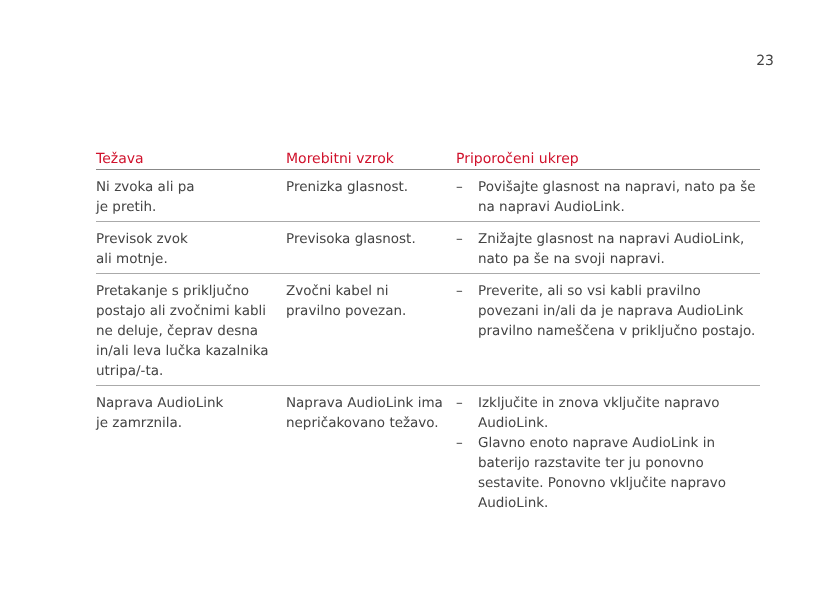23
| Težava | Morebitni vzrok | Priporočeni ukrep |
| --- | --- | --- |
| Ni zvoka ali pa je pretih. | Prenizka glasnost. | – Povišajte glasnost na napravi, nato pa še na napravi AudioLink. |
| Previsok zvok ali motnje. | Previsoka glasnost. | – Znižajte glasnost na napravi AudioLink, nato pa še na svoji napravi. |
| Pretakanje s priključno postajo ali zvočnimi kabli ne deluje, čeprav desna in/ali leva lučka kazalnika utripa/-ta. | Zvočni kabel ni pravilno povezan. | – Preverite, ali so vsi kabli pravilno povezani in/ali da je naprava AudioLink pravilno nameščena v priključno postajo. |
| Naprava AudioLink je zamrznila. | Naprava AudioLink ima nepričakovano težavo. | – Izključite in znova vključite napravo AudioLink. – Glavno enoto naprave AudioLink in baterijo razstavite ter ju ponovno sestavite. Ponovno vključite napravo AudioLink. |